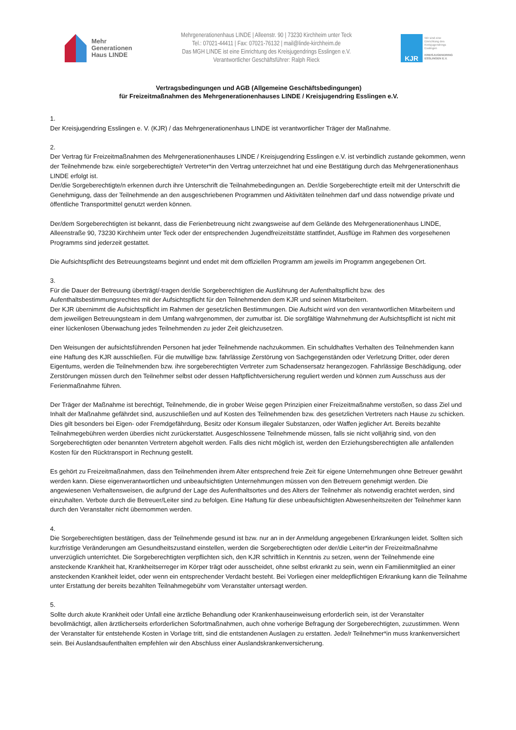Mehr
Generationen
Haus LINDE
Mehrgenerationenhaus LINDE | Alleenstr. 90 | 73230 Kirchheim unter Teck
Tel.: 07021-44411 | Fax: 07021-76132 | mail@linde-kirchheim.de
Das MGH LINDE ist eine Einrichtung des Kreisjugendrings Esslingen e.V.
Verantwortlicher Geschäftsführer: Ralph Rieck
KJR
Wir sind eine
Einrichtung des
Kreisjugendrings
Esslingen
KREISJUGENDRING
ESSLINGEN E.V.
Vertragsbedingungen und AGB (Allgemeine Geschäftsbedingungen)
für Freizeitmaßnahmen des Mehrgenerationenhauses LINDE / Kreisjugendring Esslingen e.V.
1.
Der Kreisjugendring Esslingen e. V. (KJR) / das Mehrgenerationenhaus LINDE ist verantwortlicher Träger der Maßnahme.
2.
Der Vertrag für Freizeitmaßnahmen des Mehrgenerationenhauses LINDE / Kreisjugendring Esslingen e.V. ist verbindlich zustande gekommen, wenn der Teilnehmende bzw. ein/e sorgeberechtigte/r Vertreter*in den Vertrag unterzeichnet hat und eine Bestätigung durch das Mehrgenerationenhaus LINDE erfolgt ist.
Der/die Sorgeberechtigte/n erkennen durch ihre Unterschrift die Teilnahmebedingungen an. Der/die Sorgeberechtigte erteilt mit der Unterschrift die Genehmigung, dass der Teilnehmende an den ausgeschriebenen Programmen und Aktivitäten teilnehmen darf und dass notwendige private und öffentliche Transportmittel genutzt werden können.
Der/dem Sorgeberechtigten ist bekannt, dass die Ferienbetreuung nicht zwangsweise auf dem Gelände des Mehrgenerationenhaus LINDE, Alleenstraße 90, 73230 Kirchheim unter Teck oder der entsprechenden Jugendfreizeitstätte stattfindet, Ausflüge im Rahmen des vorgesehenen Programms sind jederzeit gestattet.
Die Aufsichtspflicht des Betreuungsteams beginnt und endet mit dem offiziellen Programm am jeweils im Programm angegebenen Ort.
3.
Für die Dauer der Betreuung überträgt/-tragen der/die Sorgeberechtigten die Ausführung der Aufenthaltspflicht bzw. des Aufenthaltsbestimmungsrechtes mit der Aufsichtspflicht für den Teilnehmenden dem KJR und seinen Mitarbeitern.
Der KJR übernimmt die Aufsichtspflicht im Rahmen der gesetzlichen Bestimmungen. Die Aufsicht wird von den verantwortlichen Mitarbeitern und dem jeweiligen Betreuungsteam in dem Umfang wahrgenommen, der zumutbar ist. Die sorgfältige Wahrnehmung der Aufsichtspflicht ist nicht mit einer lückenlosen Überwachung jedes Teilnehmenden zu jeder Zeit gleichzusetzen.
Den Weisungen der aufsichtsführenden Personen hat jeder Teilnehmende nachzukommen. Ein schuldhaftes Verhalten des Teilnehmenden kann eine Haftung des KJR ausschließen. Für die mutwillige bzw. fahrlässige Zerstörung von Sachgegenständen oder Verletzung Dritter, oder deren Eigentums, werden die Teilnehmenden bzw. ihre sorgeberechtigten Vertreter zum Schadensersatz herangezogen. Fahrlässige Beschädigung, oder Zerstörungen müssen durch den Teilnehmer selbst oder dessen Haftpflichtversicherung reguliert werden und können zum Ausschuss aus der Ferienmaßnahme führen.
Der Träger der Maßnahme ist berechtigt, Teilnehmende, die in grober Weise gegen Prinzipien einer Freizeitmaßnahme verstoßen, so dass Ziel und Inhalt der Maßnahme gefährdet sind, auszuschließen und auf Kosten des Teilnehmenden bzw. des gesetzlichen Vertreters nach Hause zu schicken. Dies gilt besonders bei Eigen- oder Fremdgefährdung, Besitz oder Konsum illegaler Substanzen, oder Waffen jeglicher Art. Bereits bezahlte Teilnahmegebühren werden überdies nicht zurückerstattet. Ausgeschlossene Teilnehmende müssen, falls sie nicht volljährig sind, von den Sorgeberechtigten oder benannten Vertretern abgeholt werden. Falls dies nicht möglich ist, werden den Erziehungsberechtigten alle anfallenden Kosten für den Rücktransport in Rechnung gestellt.
Es gehört zu Freizeitmaßnahmen, dass den Teilnehmenden ihrem Alter entsprechend freie Zeit für eigene Unternehmungen ohne Betreuer gewährt werden kann. Diese eigenverantwortlichen und unbeaufsichtigten Unternehmungen müssen von den Betreuern genehmigt werden. Die angewiesenen Verhaltensweisen, die aufgrund der Lage des Aufenthaltsortes und des Alters der Teilnehmer als notwendig erachtet werden, sind einzuhalten. Verbote durch die Betreuer/Leiter sind zu befolgen. Eine Haftung für diese unbeaufsichtigten Abwesenheitszeiten der Teilnehmer kann durch den Veranstalter nicht übernommen werden.
4.
Die Sorgeberechtigten bestätigen, dass der Teilnehmende gesund ist bzw. nur an in der Anmeldung angegebenen Erkrankungen leidet. Sollten sich kurzfristige Veränderungen am Gesundheitszustand einstellen, werden die Sorgeberechtigten oder der/die Leiter*in der Freizeitmaßnahme unverzüglich unterrichtet. Die Sorgeberechtigten verpflichten sich, den KJR schriftlich in Kenntnis zu setzen, wenn der Teilnehmende eine ansteckende Krankheit hat, Krankheitserreger im Körper trägt oder ausscheidet, ohne selbst erkrankt zu sein, wenn ein Familienmitglied an einer ansteckenden Krankheit leidet, oder wenn ein entsprechender Verdacht besteht. Bei Vorliegen einer meldepflichtigen Erkrankung kann die Teilnahme unter Erstattung der bereits bezahlten Teilnahmegebühr vom Veranstalter untersagt werden.
5.
Sollte durch akute Krankheit oder Unfall eine ärztliche Behandlung oder Krankenhauseinweisung erforderlich sein, ist der Veranstalter bevollmächtigt, allen ärztlicherseits erforderlichen Sofortmaßnahmen, auch ohne vorherige Befragung der Sorgeberechtigten, zuzustimmen. Wenn der Veranstalter für entstehende Kosten in Vorlage tritt, sind die entstandenen Auslagen zu erstatten. Jede/r Teilnehmer*in muss krankenversichert sein. Bei Auslandsaufenthalten empfehlen wir den Abschluss einer Auslandskrankenversicherung.